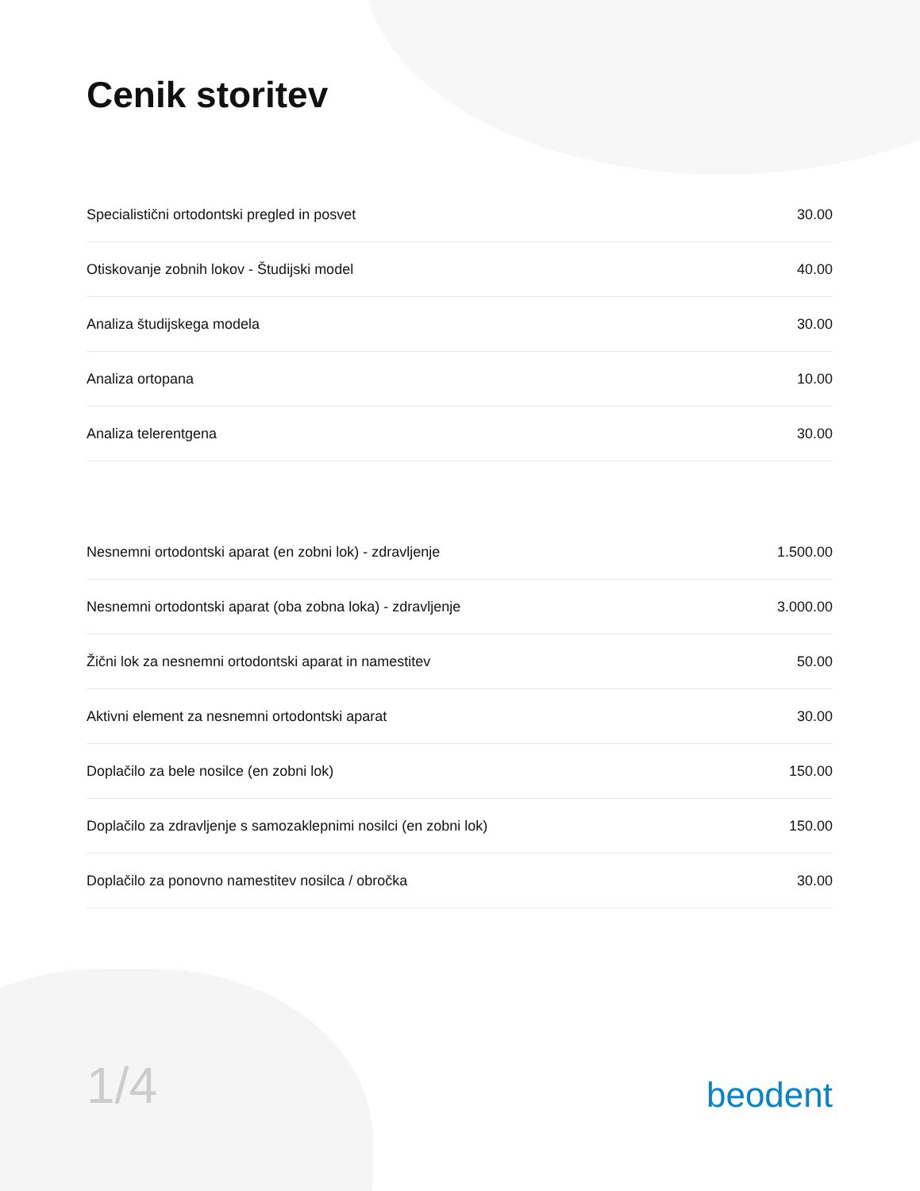Cenik storitev
| Specialistični ortodontski pregled in posvet | 30.00 |
| Otiskovanje zobnih lokov - Študijski model | 40.00 |
| Analiza študijskega modela | 30.00 |
| Analiza ortopana | 10.00 |
| Analiza telerentgena | 30.00 |
| Nesnemni ortodontski aparat (en zobni lok) - zdravljenje | 1.500.00 |
| Nesnemni ortodontski aparat (oba zobna loka) - zdravljenje | 3.000.00 |
| Žični lok za nesnemni ortodontski aparat in namestitev | 50.00 |
| Aktivni element za nesnemni ortodontski aparat | 30.00 |
| Doplačilo za bele nosilce (en zobni lok) | 150.00 |
| Doplačilo za zdravljenje s samozaklepnimi nosilci (en zobni lok) | 150.00 |
| Doplačilo za ponovno namestitev nosilca / obročka | 30.00 |
1/4
beodent